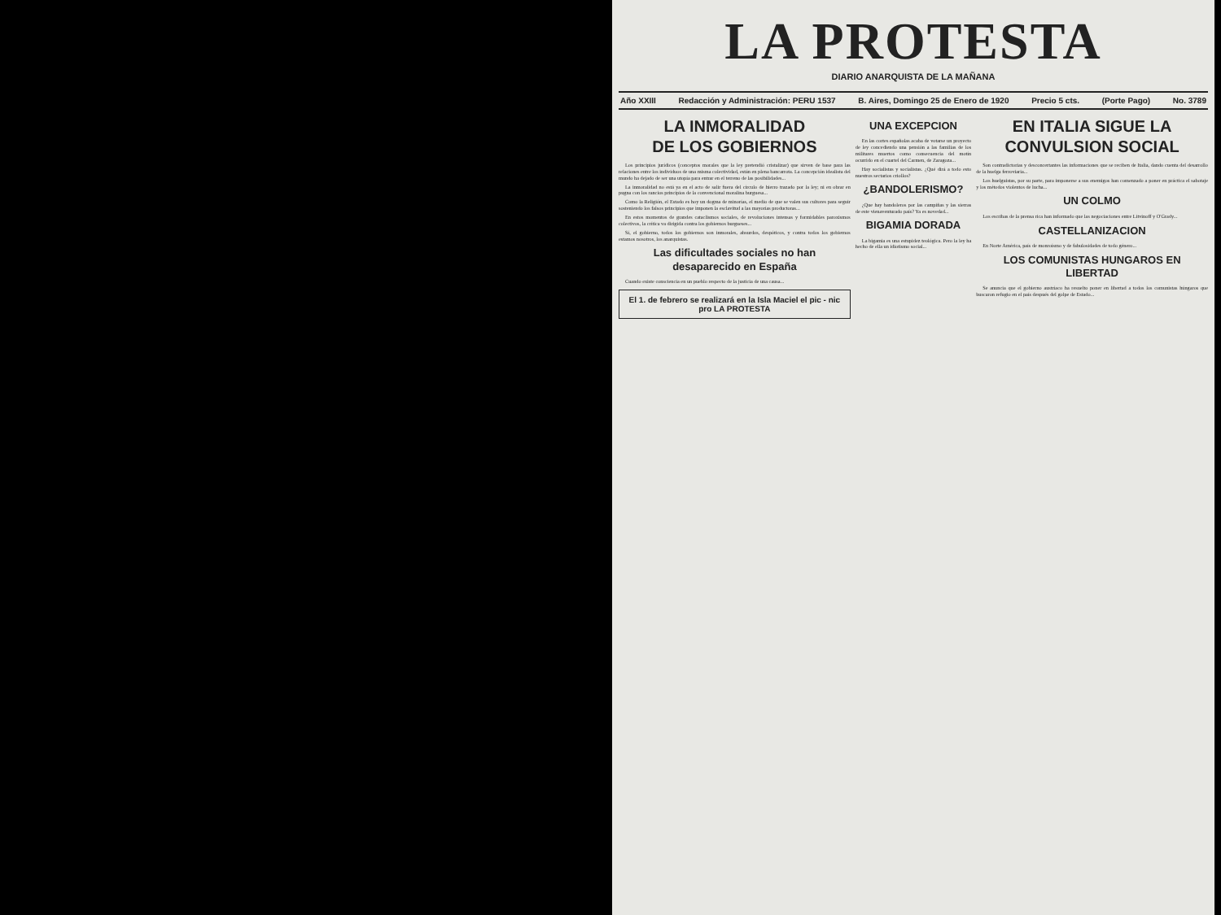LA PROTESTA
DIARIO ANARQUISTA DE LA MAÑANA
Año XXIII Redacción y Administración: PERU 1537 B. Aires, Domingo 25 de Enero de 1920 Precio 5 cts. (Porte Pago) No. 3789
LA INMORALIDAD
DE LOS GOBIERNOS
Los principios jurídicos (conceptos morales que la ley pretendió cristalizar) que sirven de base para las relaciones entre los individuos de una misma colectividad, están en plena bancarrota. La concepción idealista del mundo ha dejado de ser una utopía para entrar en el terreno de las posibilidades...
La inmoralidad no está ya en el acto de salir fuera del círculo de hierro trazado por la ley; ni en obrar en pugna con los rancios principios de la convencional moralina burguesa...
Como la Religión, el Estado es hoy un dogma de minorías, el medio de que se valen sus cultores para seguir sosteniendo los falsos principios que imponen la esclavitud a las mayorías productoras...
En estos momentos de grandes cataclismos sociales, de revoluciones intensas y formidables paroxismos colectivos, la crítica va dirigida contra los gobiernos burgueses...
Sí, el gobierno, todos los gobiernos son inmorales, absurdos, despóticos, y contra todos los gobiernos estamos nosotros, los anarquistas.
Las dificultades sociales no han desaparecido en España
Cuando existe consciencia en un pueblo respecto de la justicia de una causa...
El 1. de febrero se realizará en la Isla Maciel el pic - nic pro LA PROTESTA
UNA EXCEPCION
En las cortes españolas acaba de votarse un proyecto de ley concediendo una pensión a las familias de los militares muertos como consecuencia del motín ocurrido en el cuartel del Carmen, de Zaragoza...
Hay socialistas y socialistas. ¿Qué dirá a todo esto nuestros sectarios criollos?
¿BANDOLERISMO?
¿Que hay bandoleros por las campiñas y las sierras de este vienaventurado país? Ya es novedad...
BIGAMIA DORADA
La bigamia es una estupidez teológica. Pero la ley ha hecho de ella un idiotismo social...
EN ITALIA SIGUE LA CONVULSION SOCIAL
Son contradictorias y desconcertantes las informaciones que se reciben de Italia, dando cuenta del desarrollo de la huelga ferroviaria...
Los huelguistas, por su parte, para imponerse a sus enemigos han comenzado a poner en práctica el sabotaje y los métodos violentos de lucha...
UN COLMO
Los escribas de la prensa rica han informado que las negociaciones entre Litvinoff y O'Grady...
CASTELLANIZACION
En Norte América, país de monroísmo y de fabulosidades de todo género...
LOS COMUNISTAS HUNGAROS EN LIBERTAD
Se anuncia que el gobierno austríaco ha resuelto poner en libertad a todos los comunistas húngaros que buscaron refugio en el país después del golpe de Estado...